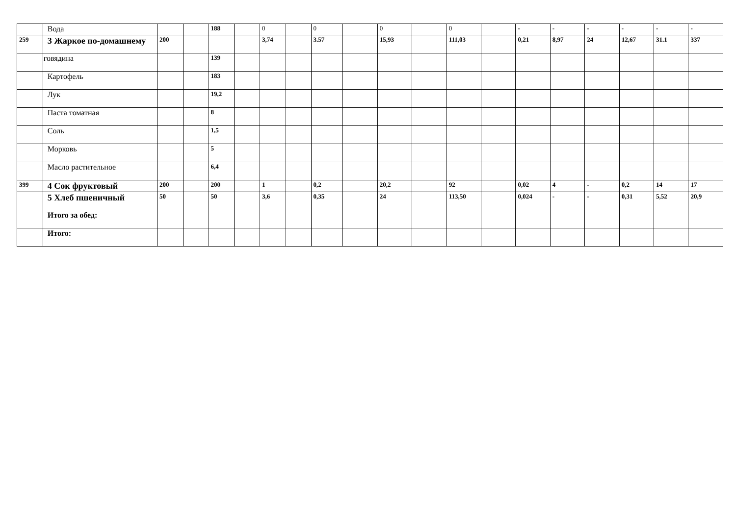| | Вода | | | 188 | | 0 | | 0 | | 0 | | 0 | | - | - | - | - | - | - |
| 259 | 3 Жаркое по-домашнему | 200 | | | | 3,74 | | 3.57 | | 15,93 | | 111,03 | | 0,21 | 8,97 | 24 | 12,67 | 31.1 | 337 |
| | говядина | | | 139 | | | | | | | | | | | | | | | |
| | Картофель | | | 183 | | | | | | | | | | | | | | | |
| | Лук | | | 19,2 | | | | | | | | | | | | | | | |
| | Паста томатная | | | 8 | | | | | | | | | | | | | | | |
| | Соль | | | 1,5 | | | | | | | | | | | | | | | |
| | Морковь | | | 5 | | | | | | | | | | | | | | | |
| | Масло растительное | | | 6,4 | | | | | | | | | | | | | | | |
| 399 | 4 Сок фруктовый | 200 | | 200 | | 1 | | 0,2 | | 20,2 | | 92 | | 0,02 | 4 | - | 0,2 | 14 | 17 |
| | 5 Хлеб пшеничный | 50 | | 50 | | 3,6 | | 0,35 | | 24 | | 113,50 | | 0,024 | - | - | 0,31 | 5,52 | 20,9 |
| | Итого за обед: | | | | | | | | | | | | | | | | | | |
| | Итого: | | | | | | | | | | | | | | | | | | |